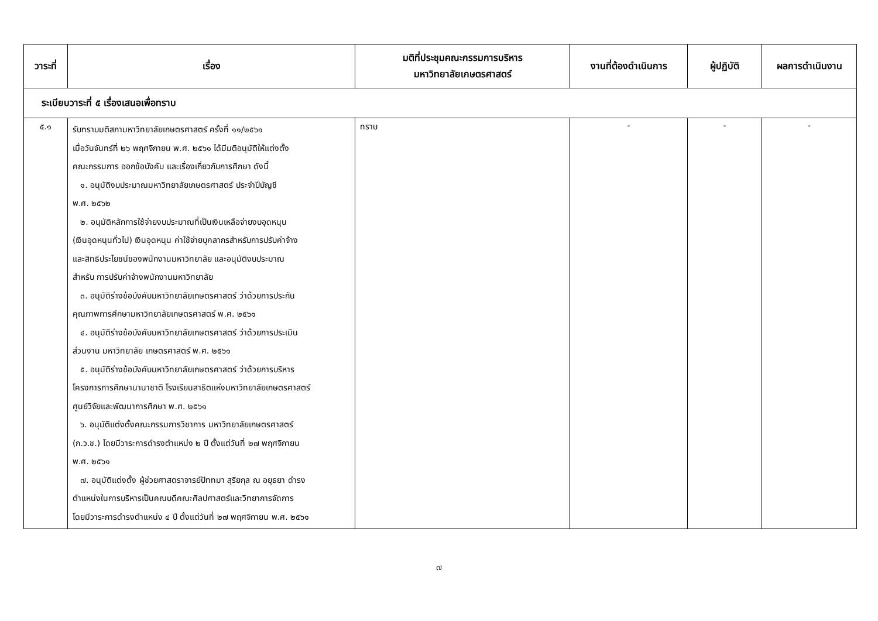| วาระที่ | เรื่อง | มติที่ประชุมคณะกรรมการบริหาร มหาวิทยาลัยเกษตรศาสตร์ | งานที่ต้องดำเนินการ | ผู้ปฏิบัติ | ผลการดำเนินงาน |
| --- | --- | --- | --- | --- | --- |
| ระเบียบวาระที่ ๕ เรื่องเสนอเพื่อทราบ | | | | | |
| ๕.๑ | รับทราบมติสภามหาวิทยาลัยเกษตรศาสตร์ ครั้งที่ ๑๑/๒๕๖๑ เมื่อวันจันทร์ที่ ๒๖ พฤศจิกายน พ.ศ. ๒๕๖๑ ได้มีมติอนุมัติให้แต่งตั้ง คณะกรรมการ ออกข้อบังคับ และเรื่องเกี่ยวกับการศึกษา ดังนี้ ๑. อนุมัติงบประมาณมหาวิทยาลัยเกษตรศาสตร์ ประจำปีบัญชี พ.ศ. ๒๕๖๒ ๒. อนุมัติหลักการใช้จ่ายงบประมาณที่เป็นเงินเหลือจ่ายงบอุดหนุน (เงินอุดหนุนทั่วไป) เงินอุดหนุน ค่าใช้จ่ายบุคลากรสำหรับการปรับค่าจ้าง และสิทธิประโยชน์ของพนักงานมหาวิทยาลัย และอนุมัติงบประมาณ สำหรับ การปรับค่าจ้างพนักงานมหาวิทยาลัย ๓. อนุมัติร่างข้อบังคับมหาวิทยาลัยเกษตรศาสตร์ ว่าด้วยการประกัน คุณภาพการศึกษามหาวิทยาลัยเกษตรศาสตร์ พ.ศ. ๒๕๖๑ ๔. อนุมัติร่างข้อบังคับมหาวิทยาลัยเกษตรศาสตร์ ว่าด้วยการประเมิน ส่วนงาน มหาวิทยาลัย เกษตรศาสตร์ พ.ศ. ๒๕๖๑ ๕. อนุมัติร่างข้อบังคับมหาวิทยาลัยเกษตรศาสตร์ ว่าด้วยการบริหาร โครงการการศึกษานานาชาติ โรงเรียนสาธิตแห่งมหาวิทยาลัยเกษตรศาสตร์ ศูนย์วิจัยและพัฒนาการศึกษา พ.ศ. ๒๕๖๑ ๖. อนุมัติแต่งตั้งคณะกรรมการวิชาการ มหาวิทยาลัยเกษตรศาสตร์ (ก.ว.ช.) โดยมีวาระการดำรงตำแหน่ง ๒ ปี ตั้งแต่วันที่ ๒๗ พฤศจิกายน พ.ศ. ๒๕๖๑ ๗. อนุมัติแต่งตั้ง ผู้ช่วยศาสตราจารย์ปัททมา สุริยกุล ณ อยุธยา ดำรง ตำแหน่งในการบริหารเป็นคณบดีคณะศิลปศาสตร์และวิทยาการจัดการ โดยมีวาระการดำรงตำแหน่ง ๔ ปี ตั้งแต่วันที่ ๒๗ พฤศจิกายน พ.ศ. ๒๕๖๑ | ทราบ | - | - | - |
๗